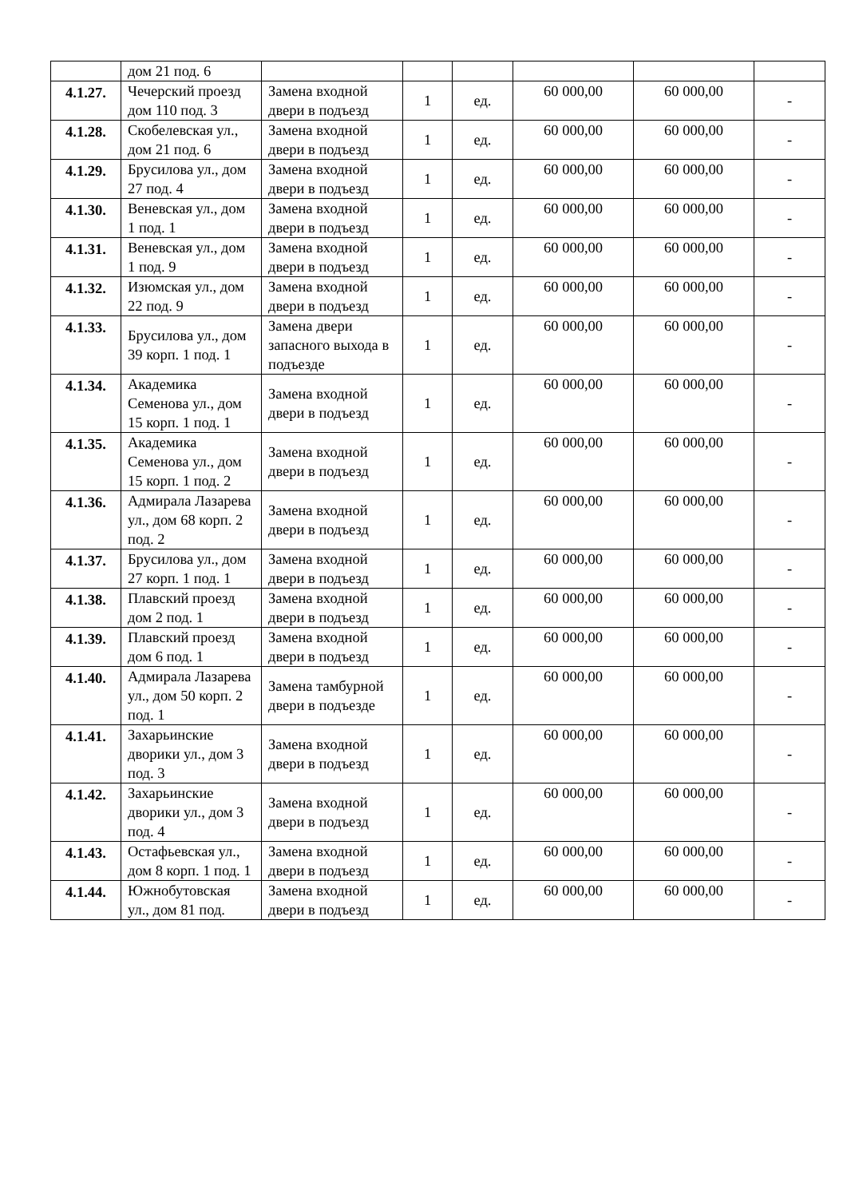| | дом 21 под. 6 | | | | | | |
| 4.1.27. | Чечерский проезд дом 110 под. 3 | Замена входной двери в подъезд | 1 | ед. | 60 000,00 | 60 000,00 | - |
| 4.1.28. | Скобелевская ул., дом 21 под. 6 | Замена входной двери в подъезд | 1 | ед. | 60 000,00 | 60 000,00 | - |
| 4.1.29. | Брусилова ул., дом 27 под. 4 | Замена входной двери в подъезд | 1 | ед. | 60 000,00 | 60 000,00 | - |
| 4.1.30. | Веневская ул., дом 1 под. 1 | Замена входной двери в подъезд | 1 | ед. | 60 000,00 | 60 000,00 | - |
| 4.1.31. | Веневская ул., дом 1 под. 9 | Замена входной двери в подъезд | 1 | ед. | 60 000,00 | 60 000,00 | - |
| 4.1.32. | Изюмская ул., дом 22 под. 9 | Замена входной двери в подъезд | 1 | ед. | 60 000,00 | 60 000,00 | - |
| 4.1.33. | Брусилова ул., дом 39 корп. 1 под. 1 | Замена двери запасного выхода в подъезде | 1 | ед. | 60 000,00 | 60 000,00 | - |
| 4.1.34. | Академика Семенова ул., дом 15 корп. 1 под. 1 | Замена входной двери в подъезд | 1 | ед. | 60 000,00 | 60 000,00 | - |
| 4.1.35. | Академика Семенова ул., дом 15 корп. 1 под. 2 | Замена входной двери в подъезд | 1 | ед. | 60 000,00 | 60 000,00 | - |
| 4.1.36. | Адмирала Лазарева ул., дом 68 корп. 2 под. 2 | Замена входной двери в подъезд | 1 | ед. | 60 000,00 | 60 000,00 | - |
| 4.1.37. | Брусилова ул., дом 27 корп. 1 под. 1 | Замена входной двери в подъезд | 1 | ед. | 60 000,00 | 60 000,00 | - |
| 4.1.38. | Плавский проезд дом 2 под. 1 | Замена входной двери в подъезд | 1 | ед. | 60 000,00 | 60 000,00 | - |
| 4.1.39. | Плавский проезд дом 6 под. 1 | Замена входной двери в подъезд | 1 | ед. | 60 000,00 | 60 000,00 | - |
| 4.1.40. | Адмирала Лазарева ул., дом 50 корп. 2 под. 1 | Замена тамбурной двери в подъезде | 1 | ед. | 60 000,00 | 60 000,00 | - |
| 4.1.41. | Захарьинские дворики ул., дом 3 под. 3 | Замена входной двери в подъезд | 1 | ед. | 60 000,00 | 60 000,00 | - |
| 4.1.42. | Захарьинские дворики ул., дом 3 под. 4 | Замена входной двери в подъезд | 1 | ед. | 60 000,00 | 60 000,00 | - |
| 4.1.43. | Остафьевская ул., дом 8 корп. 1 под. 1 | Замена входной двери в подъезд | 1 | ед. | 60 000,00 | 60 000,00 | - |
| 4.1.44. | Южнобутовская ул., дом 81 под. | Замена входной двери в подъезд | 1 | ед. | 60 000,00 | 60 000,00 | - |